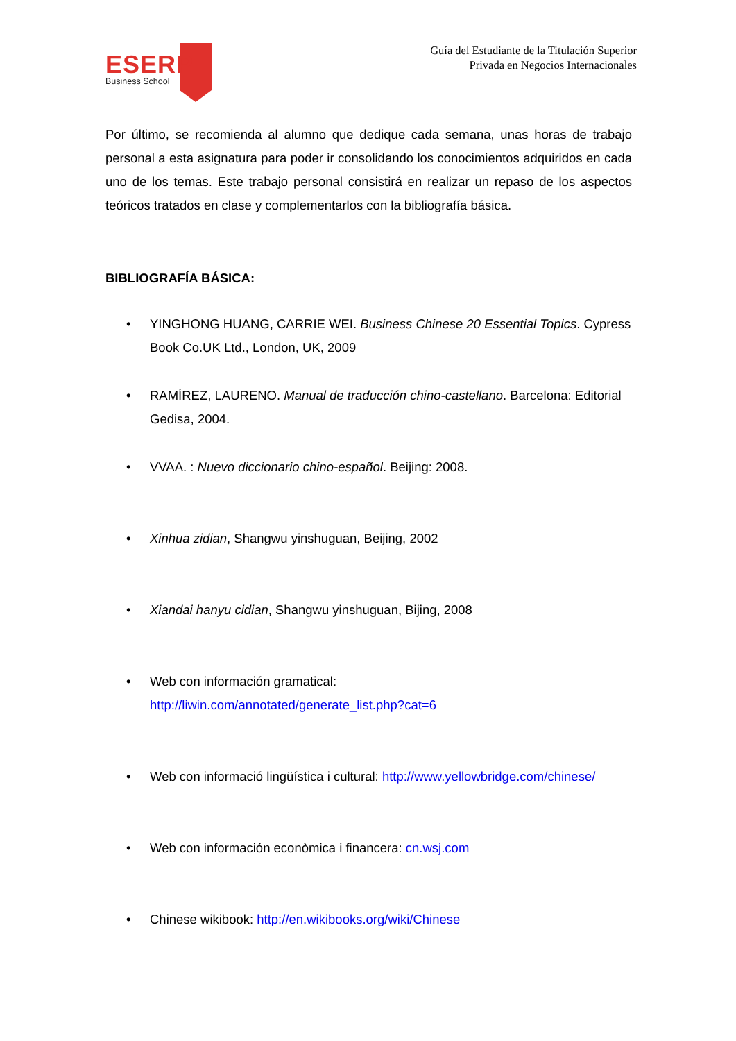ESERP
Business School
Guía del Estudiante de la Titulación Superior
Privada en Negocios Internacionales
Por último, se recomienda al alumno que dedique cada semana, unas horas de trabajo personal a esta asignatura para poder ir consolidando los conocimientos adquiridos en cada uno de los temas. Este trabajo personal consistirá en realizar un repaso de los aspectos teóricos tratados en clase y complementarlos con la bibliografía básica.
BIBLIOGRAFÍA BÁSICA:
• YINGHONG HUANG, CARRIE WEI. Business Chinese 20 Essential Topics. Cypress Book Co.UK Ltd., London, UK, 2009
• RAMÍREZ, LAURENO. Manual de traducción chino-castellano. Barcelona: Editorial Gedisa, 2004.
• VVAA. : Nuevo diccionario chino-español. Beijing: 2008.
• Xinhua zidian, Shangwu yinshuguan, Beijing, 2002
• Xiandai hanyu cidian, Shangwu yinshuguan, Bijing, 2008
• Web con información gramatical:
http://liwin.com/annotated/generate_list.php?cat=6
• Web con informació lingüística i cultural: http://www.yellowbridge.com/chinese/
• Web con información econòmica i financera: cn.wsj.com
• Chinese wikibook: http://en.wikibooks.org/wiki/Chinese